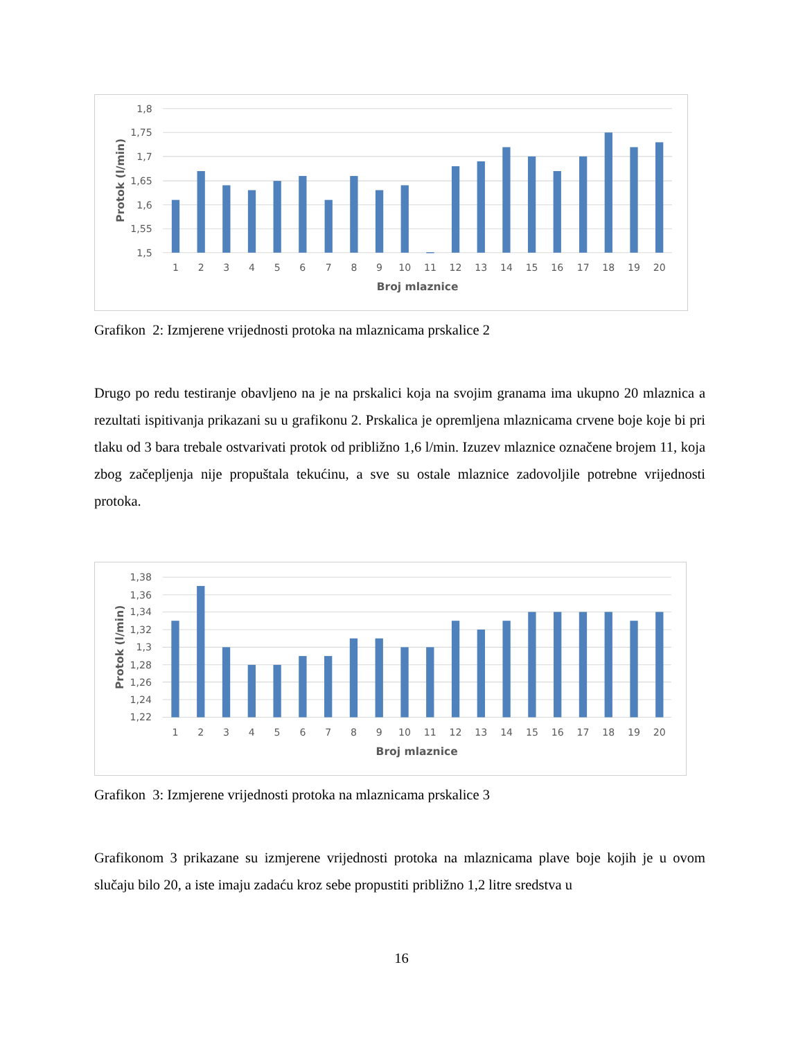1,8
1,75
1,7
1,65
1,6
1,55
1,5
1
2
3
4
5
6
7
8
9
10
11
12
13
14
15
16
17
18
19
20
Broj mlaznice
Protok (l/min)
Grafikon 2: Izmjerene vrijednosti protoka na mlaznicama prskalice 2
Drugo po redu testiranje obavljeno na je na prskalici koja na svojim granama ima ukupno 20 mlaznica a rezultati ispitivanja prikazani su u grafikonu 2. Prskalica je opremljena mlaznicama crvene boje koje bi pri tlaku od 3 bara trebale ostvarivati protok od približno 1,6 l/min. Izuzev mlaznice označene brojem 11, koja zbog začepljenja nije propuštala tekućinu, a sve su ostale mlaznice zadovoljile potrebne vrijednosti protoka.
1,38
1,36
1,34
1,32
1,3
1,28
1,26
1,24
1,22
1
2
3
4
5
6
7
8
9
10
11
12
13
14
15
16
17
18
19
20
Broj mlaznice
Protok (l/min)
Grafikon 3: Izmjerene vrijednosti protoka na mlaznicama prskalice 3
Grafikonom 3 prikazane su izmjerene vrijednosti protoka na mlaznicama plave boje kojih je u ovom slučaju bilo 20, a iste imaju zadaću kroz sebe propustiti približno 1,2 litre sredstva u
16